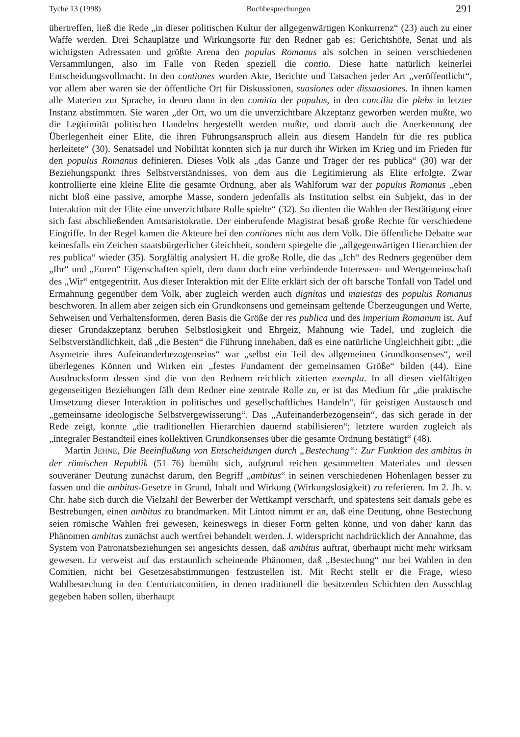Tyche 13 (1998) Buchbesprechungen 291
übertreffen, ließ die Rede „in dieser politischen Kultur der allgegenwärtigen Konkurrenz“ (23) auch zu einer Waffe werden. Drei Schauplätze und Wirkungsorte für den Redner gab es: Gerichtshöfe, Senat und als wichtigsten Adressaten und größte Arena den populus Romanus als solchen in seinen verschiedenen Versammlungen, also im Falle von Reden speziell die contio. Diese hatte natürlich keinerlei Entscheidungsvollmacht. In den contiones wurden Akte, Berichte und Tatsachen jeder Art „veröffentlicht“, vor allem aber waren sie der öffentliche Ort für Diskussionen, suasiones oder dissuasiones. In ihnen kamen alle Materien zur Sprache, in denen dann in den comitia der populus, in den concilia die plebs in letzter Instanz abstimmten. Sie waren „der Ort, wo um die unverzichtbare Akzeptanz geworben werden mußte, wo die Legitimität politischen Handelns hergestellt werden mußte, und damit auch die Anerkennung der Überlegenheit einer Elite, die ihren Führungsanspruch allein aus diesem Handeln für die res publica herleitete“ (30). Senatsadel und Nobilität konnten sich ja nur durch ihr Wirken im Krieg und im Frieden für den populus Romanus definieren. Dieses Volk als „das Ganze und Träger der res publica“ (30) war der Beziehungspunkt ihres Selbstverständnisses, von dem aus die Legitimierung als Elite erfolgte. Zwar kontrollierte eine kleine Elite die gesamte Ordnung, aber als Wahlforum war der populus Romanus „eben nicht bloß eine passive, amorphe Masse, sondern jedenfalls als Institution selbst ein Subjekt, das in der Interaktion mit der Elite eine unverzichtbare Rolle spielte“ (32). So dienten die Wahlen der Bestätigung einer sich fast abschließenden Amtsaristokratie. Der einberufende Magistrat besaß große Rechte für verschiedene Eingriffe. In der Regel kamen die Akteure bei den contiones nicht aus dem Volk. Die öffentliche Debatte war keinesfalls ein Zeichen staatsbürgerlicher Gleichheit, sondern spiegelte die „allgegenwärtigen Hierarchien der res publica“ wieder (35). Sorgfältig analysiert H. die große Rolle, die das „Ich“ des Redners gegenüber dem „Ihr“ und „Euren“ Eigenschaften spielt, dem dann doch eine verbindende Interessen- und Wertgemeinschaft des „Wir“ entgegentritt. Aus dieser Interaktion mit der Elite erklärt sich der oft barsche Tonfall von Tadel und Ermahnung gegenüber dem Volk, aber zugleich werden auch dignitas und maiestas des populus Romanus beschworen. In allem aber zeigen sich ein Grundkonsens und gemeinsam geltende Überzeugungen und Werte, Sehweisen und Verhaltensformen, deren Basis die Größe der res publica und des imperium Romanum ist. Auf dieser Grundakzeptanz beruhen Selbstlosigkeit und Ehrgeiz, Mahnung wie Tadel, und zugleich die Selbstverständlichkeit, daß „die Besten“ die Führung innehaben, daß es eine natürliche Ungleichheit gibt: „die Asymetrie ihres Aufeinanderbezogenseins“ war „selbst ein Teil des allgemeinen Grundkonsenses“, weil überlegenes Können und Wirken ein „festes Fundament der gemeinsamen Größe“ bilden (44). Eine Ausdrucksform dessen sind die von den Rednern reichlich zitierten exempla. In all diesen vielfältigen gegenseitigen Beziehungen fällt dem Redner eine zentrale Rolle zu, er ist das Medium für „die praktische Umsetzung dieser Interaktion in politisches und gesellschaftliches Handeln“, für geistigen Austausch und „gemeinsame ideologische Selbstvergewisserung“. Das „Aufeinanderbezogensein“, das sich gerade in der Rede zeigt, konnte „die traditionellen Hierarchien dauernd stabilisieren“; letztere wurden zugleich als „integraler Bestandteil eines kollektiven Grundkonsenses über die gesamte Ordnung bestätigt“ (48).
Martin JEHNE, Die Beeinflußung von Entscheidungen durch „Bestechung“: Zur Funktion des ambitus in der römischen Republik (51–76) bemüht sich, aufgrund reichen gesammelten Materiales und dessen souveräner Deutung zunächst darum, den Begriff „ambitus“ in seinen verschiedenen Höhenlagen besser zu fassen und die ambitus-Gesetze in Grund, Inhalt und Wirkung (Wirkungslosigkeit) zu referieren. Im 2. Jh. v. Chr. habe sich durch die Vielzahl der Bewerber der Wettkampf verschärft, und spätestens seit damals gebe es Bestrebungen, einen ambitus zu brandmarken. Mit Lintott nimmt er an, daß eine Deutung, ohne Bestechung seien römische Wahlen frei gewesen, keineswegs in dieser Form gelten könne, und von daher kann das Phänomen ambitus zunächst auch wertfrei behandelt werden. J. widerspricht nachdrücklich der Annahme, das System von Patronatsbeziehungen sei angesichts dessen, daß ambitus auftrat, überhaupt nicht mehr wirksam gewesen. Er verweist auf das erstaunlich scheinende Phänomen, daß „Bestechung“ nur bei Wahlen in den Comitien, nicht bei Gesetzesabstimmungen festzustellen ist. Mit Recht stellt er die Frage, wieso Wahlbestechung in den Centuriatcomitien, in denen traditionell die besitzenden Schichten den Ausschlag gegeben haben sollen, überhaupt